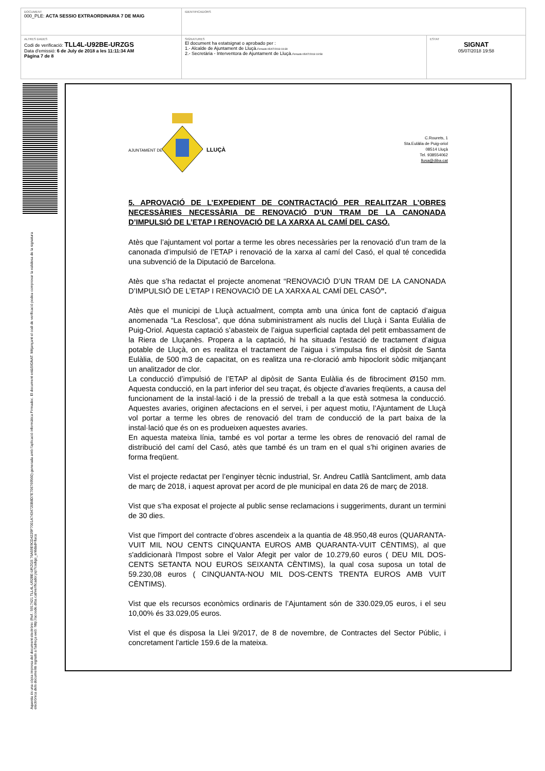| DOCUMENT 000_PLE: ACTA SESSIO EXTRAORDINARIA 7 DE MAIG | IDENTIFICADORS | |
| ALTRES DADES Codi de verificació: TLL4L-U92BE-URZGS Data d'emissió: 6 de July de 2018 a les 11:11:34 AM Pàgina 7 de 8 | SIGNATURES El document ha estatsignat o aprobado per : 1.- Alcalde de Ajuntament de Lluçà. Firmado 05/07/2018 19:39 2.- Secretària - Interventora de Ajuntament de Lluçà. Firmado 05/07/2018 19:58 | ESTAT SIGNAT 05/07/2018 19:58 |
Aquesta és una còpia impresa del document electrònic (Ref.: 5917421 TLL4L-U92BE-URZGS 76A59E9CD4229F7001A7434720B8D7E706769560) generada amb l'aplicació informàtica Firmadoc. El document estàSIGNAT. Mitjançant el codi de verificació podeu comprovar la validesa de la signatura electrònica dels documents signats a l'adreça web: http://accede.diba.cat/verificador.jsp?codigo_entidad=lluca
AJUNTAMENT DE
LLUÇÀ
C.Rourets, 1
Sta.Eulàlia de Puig-oriol
08514 Lluçà
Tel. 938554062
llusa@diba.cat
5. APROVACIÓ DE L’EXPEDIENT DE CONTRACTACIÓ PER REALITZAR L’OBRES NECESSÀRIES NECESSÀRIA DE RENOVACIÓ D’UN TRAM DE LA CANONADA D’IMPULSIÓ DE L’ETAP I RENOVACIÓ DE LA XARXA AL CAMÍ DEL CASÓ.
Atès que l’ajuntament vol portar a terme les obres necessàries per la renovació d’un tram de la canonada d’impulsió de l’ETAP i renovació de la xarxa al camí del Casó, el qual té concedida una subvenció de la Diputació de Barcelona.
Atès que s’ha redactat el projecte anomenat “RENOVACIÓ D’UN TRAM DE LA CANONADA D’IMPULSIÓ DE L’ETAP I RENOVACIÓ DE LA XARXA AL CAMÍ DEL CASÓ”.
Atès que el municipi de Lluçà actualment, compta amb una única font de captació d’aigua anomenada “La Resclosa”, que dóna subministrament als nuclis del Lluçà i Santa Eulàlia de Puig-Oriol. Aquesta captació s’abasteix de l’aigua superficial captada del petit embassament de la Riera de Lluçanès. Propera a la captació, hi ha situada l’estació de tractament d’aigua potable de Lluçà, on es realitza el tractament de l’aigua i s’impulsa fins el dipòsit de Santa Eulàlia, de 500 m3 de capacitat, on es realitza una re-cloració amb hipoclorit sòdic mitjançant un analitzador de clor.
La conducció d’impulsió de l’ETAP al dipòsit de Santa Eulàlia és de fibrociment Ø150 mm. Aquesta conducció, en la part inferior del seu traçat, és objecte d’avaries freqüents, a causa del funcionament de la instal·lació i de la pressió de treball a la que està sotmesa la conducció. Aquestes avaries, originen afectacions en el servei, i per aquest motiu, l’Ajuntament de Lluçà vol portar a terme les obres de renovació del tram de conducció de la part baixa de la instal·lació que és on es produeixen aquestes avaries.
En aquesta mateixa línia, també es vol portar a terme les obres de renovació del ramal de distribució del camí del Casó, atès que també és un tram en el qual s’hi originen avaries de forma freqüent.
Vist el projecte redactat per l’enginyer tècnic industrial, Sr. Andreu Catllà Santcliment, amb data de març de 2018, i aquest aprovat per acord de ple municipal en data 26 de març de 2018.
Vist que s’ha exposat el projecte al public sense reclamacions i suggeriments, durant un termini de 30 dies.
Vist que l'import del contracte d’obres ascendeix a la quantia de 48.950,48 euros (QUARANTA-VUIT MIL NOU CENTS CINQUANTA EUROS AMB QUARANTA-VUIT CÈNTIMS), al que s'addicionarà l'Impost sobre el Valor Afegit per valor de 10.279,60 euros ( DEU MIL DOS-CENTS SETANTA NOU EUROS SEIXANTA CÈNTIMS), la qual cosa suposa un total de 59.230,08 euros ( CINQUANTA-NOU MIL DOS-CENTS TRENTA EUROS AMB VUIT CÈNTIMS).
Vist que els recursos econòmics ordinaris de l’Ajuntament són de 330.029,05 euros, i el seu 10,00% és 33.029,05 euros.
Vist el que és disposa la Llei 9/2017, de 8 de novembre, de Contractes del Sector Públic, i concretament l’article 159.6 de la mateixa.